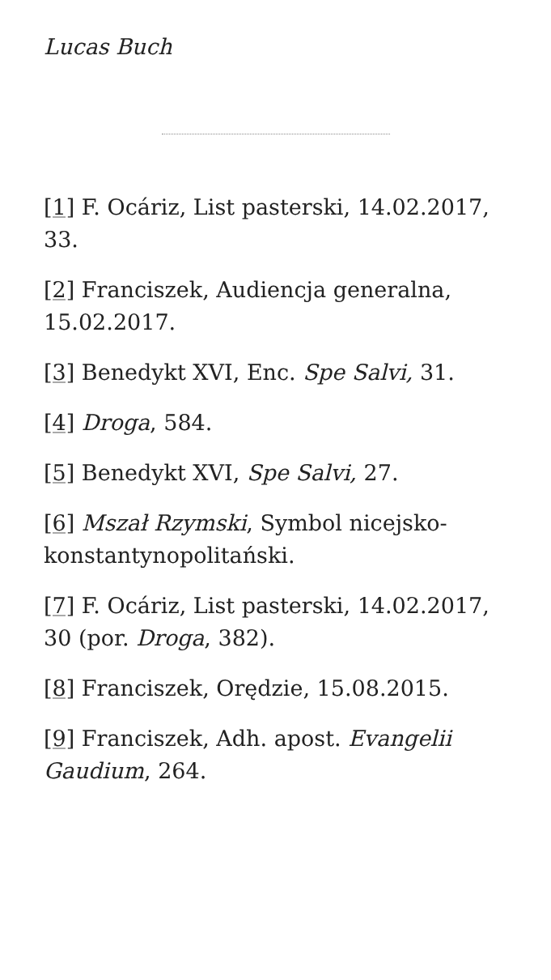Lucas Buch
[1] F. Ocáriz, List pasterski, 14.02.2017, 33.
[2] Franciszek, Audiencja generalna, 15.02.2017.
[3] Benedykt XVI, Enc. Spe Salvi, 31.
[4] Droga, 584.
[5] Benedykt XVI, Spe Salvi, 27.
[6] Mszał Rzymski, Symbol nicejsko-konstantynopolitański.
[7] F. Ocáriz, List pasterski, 14.02.2017, 30 (por. Droga, 382).
[8] Franciszek, Orędzie, 15.08.2015.
[9] Franciszek, Adh. apost. Evangelii Gaudium, 264.